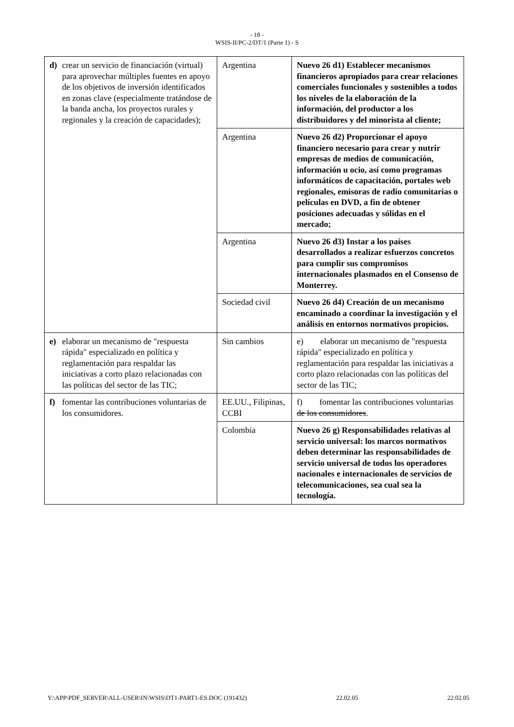- 18 -
WSIS-II/PC-2/DT/1 (Parte 1) - S
| d) crear un servicio de financiación (virtual) para aprovechar múltiples fuentes en apoyo de los objetivos de inversión identificados en zonas clave (especialmente tratándose de la banda ancha, los proyectos rurales y regionales y la creación de capacidades); | Argentina | Nuevo 26 d1) Establecer mecanismos financieros apropiados para crear relaciones comerciales funcionales y sostenibles a todos los niveles de la elaboración de la información, del productor a los distribuidores y del minorista al cliente; |
| | Argentina | Nuevo 26 d2) Proporcionar el apoyo financiero necesario para crear y nutrir empresas de medios de comunicación, información u ocio, así como programas informáticos de capacitación, portales web regionales, emisoras de radio comunitarias o películas en DVD, a fin de obtener posiciones adecuadas y sólidas en el mercado; |
| | Argentina | Nuevo 26 d3) Instar a los países desarrollados a realizar esfuerzos concretos para cumplir sus compromisos internacionales plasmados en el Consenso de Monterrey. |
| | Sociedad civil | Nuevo 26 d4) Creación de un mecanismo encaminado a coordinar la investigación y el análisis en entornos normativos propicios. |
| e) elaborar un mecanismo de "respuesta rápida" especializado en política y reglamentación para respaldar las iniciativas a corto plazo relacionadas con las políticas del sector de las TIC; | Sin cambios | e) elaborar un mecanismo de "respuesta rápida" especializado en política y reglamentación para respaldar las iniciativas a corto plazo relacionadas con las políticas del sector de las TIC; |
| f) fomentar las contribuciones voluntarias de los consumidores. | EE.UU., Filipinas, CCBI | f) fomentar las contribuciones voluntarias de los consumidores . |
| | Colombia | Nuevo 26 g) Responsabilidades relativas al servicio universal: los marcos normativos deben determinar las responsabilidades de servicio universal de todos los operadores nacionales e internacionales de servicios de telecomunicaciones, sea cual sea la tecnología. |
Y:\APP\PDF_SERVER\ALL-USER\IN\WSIS\DT1-PART1-ES.DOC (191432) 22.02.05 22.02.05